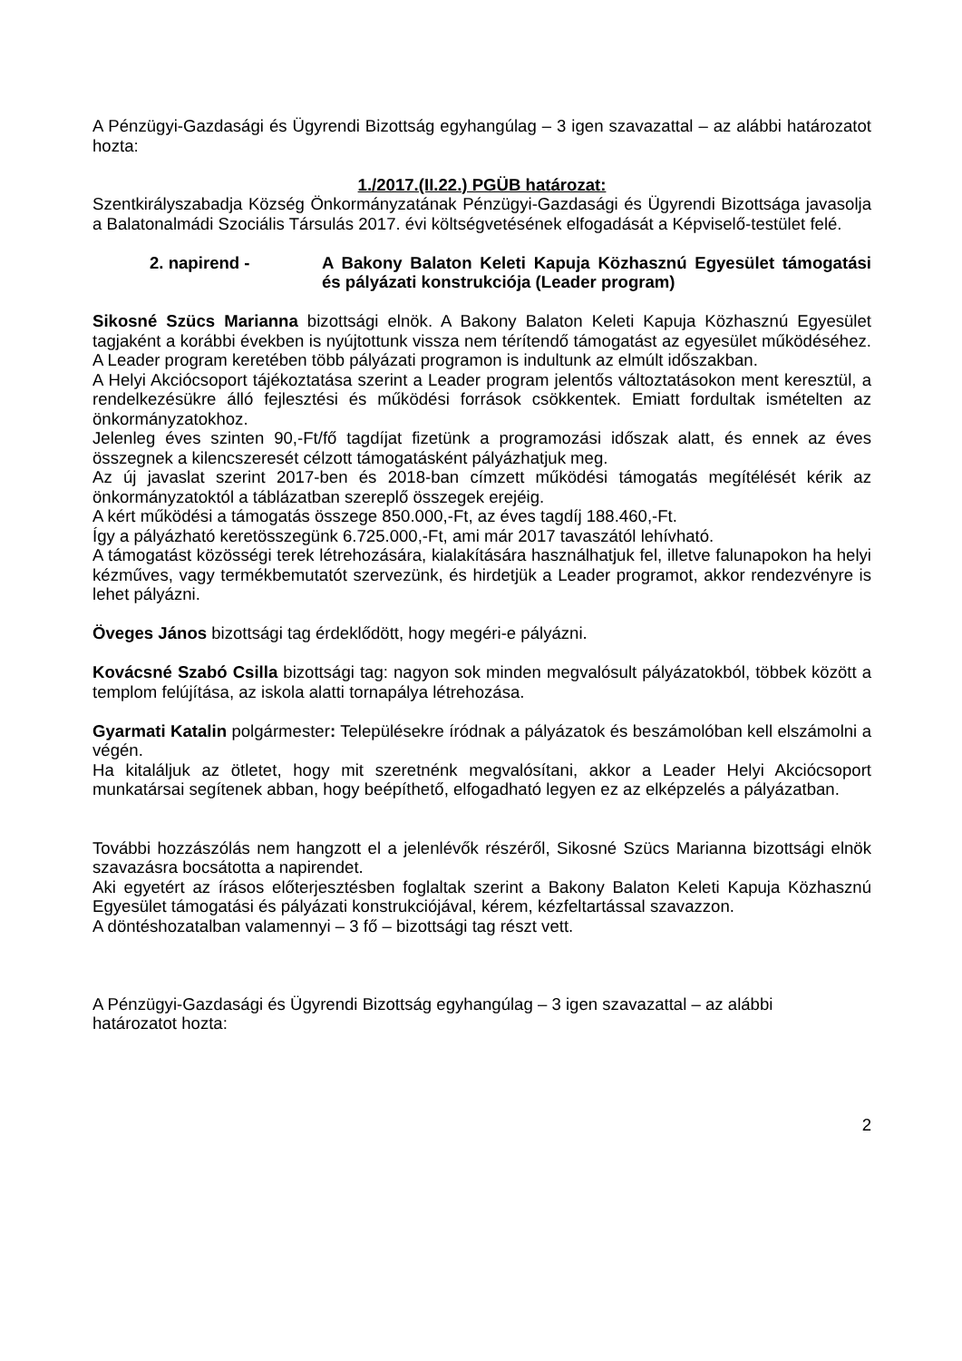A Pénzügyi-Gazdasági és Ügyrendi Bizottság egyhangúlag – 3 igen szavazattal – az alábbi határozatot hozta:
1./2017.(II.22.) PGÜB határozat:
Szentkirályszabadja Község Önkormányzatának Pénzügyi-Gazdasági és Ügyrendi Bizottsága javasolja a Balatonalmádi Szociális Társulás 2017. évi költségvetésének elfogadását a Képviselő-testület felé.
2. napirend - A Bakony Balaton Keleti Kapuja Közhasznú Egyesület támogatási és pályázati konstrukciója (Leader program)
Sikosné Szücs Marianna bizottsági elnök. A Bakony Balaton Keleti Kapuja Közhasznú Egyesület tagjaként a korábbi években is nyújtottunk vissza nem térítendő támogatást az egyesület működéséhez. A Leader program keretében több pályázati programon is indultunk az elmúlt időszakban.
A Helyi Akciócsoport tájékoztatása szerint a Leader program jelentős változtatásokon ment keresztül, a rendelkezésükre álló fejlesztési és működési források csökkentek. Emiatt fordultak ismételten az önkormányzatokhoz.
Jelenleg éves szinten 90,-Ft/fő tagdíjat fizetünk a programozási időszak alatt, és ennek az éves összegnek a kilencszeresét célzott támogatásként pályázhatjuk meg.
Az új javaslat szerint 2017-ben és 2018-ban címzett működési támogatás megítélését kérik az önkormányzatoktól a táblázatban szereplő összegek erejéig.
A kért működési a támogatás összege 850.000,-Ft, az éves tagdíj 188.460,-Ft.
Így a pályázható keretösszegünk 6.725.000,-Ft, ami már 2017 tavaszától lehívható.
A támogatást közösségi terek létrehozására, kialakítására használhatjuk fel, illetve falunapokon ha helyi kézműves, vagy termékbemutatót szervezünk, és hirdetjük a Leader programot, akkor rendezvényre is lehet pályázni.
Öveges János bizottsági tag érdeklődött, hogy megéri-e pályázni.
Kovácsné Szabó Csilla bizottsági tag: nagyon sok minden megvalósult pályázatokból, többek között a templom felújítása, az iskola alatti tornapálya létrehozása.
Gyarmati Katalin polgármester: Településekre íródnak a pályázatok és beszámolóban kell elszámolni a végén.
Ha kitaláljuk az ötletet, hogy mit szeretnénk megvalósítani, akkor a Leader Helyi Akciócsoport munkatársai segítenek abban, hogy beépíthető, elfogadható legyen ez az elképzelés a pályázatban.
További hozzászólás nem hangzott el a jelenlévők részéről, Sikosné Szücs Marianna bizottsági elnök szavazásra bocsátotta a napirendet.
Aki egyetért az írásos előterjesztésben foglaltak szerint a Bakony Balaton Keleti Kapuja Közhasznú Egyesület támogatási és pályázati konstrukciójával, kérem, kézfeltartással szavazzon.
A döntéshozatalban valamennyi – 3 fő – bizottsági tag részt vett.
A Pénzügyi-Gazdasági és Ügyrendi Bizottság egyhangúlag – 3 igen szavazattal – az alábbi határozatot hozta:
2